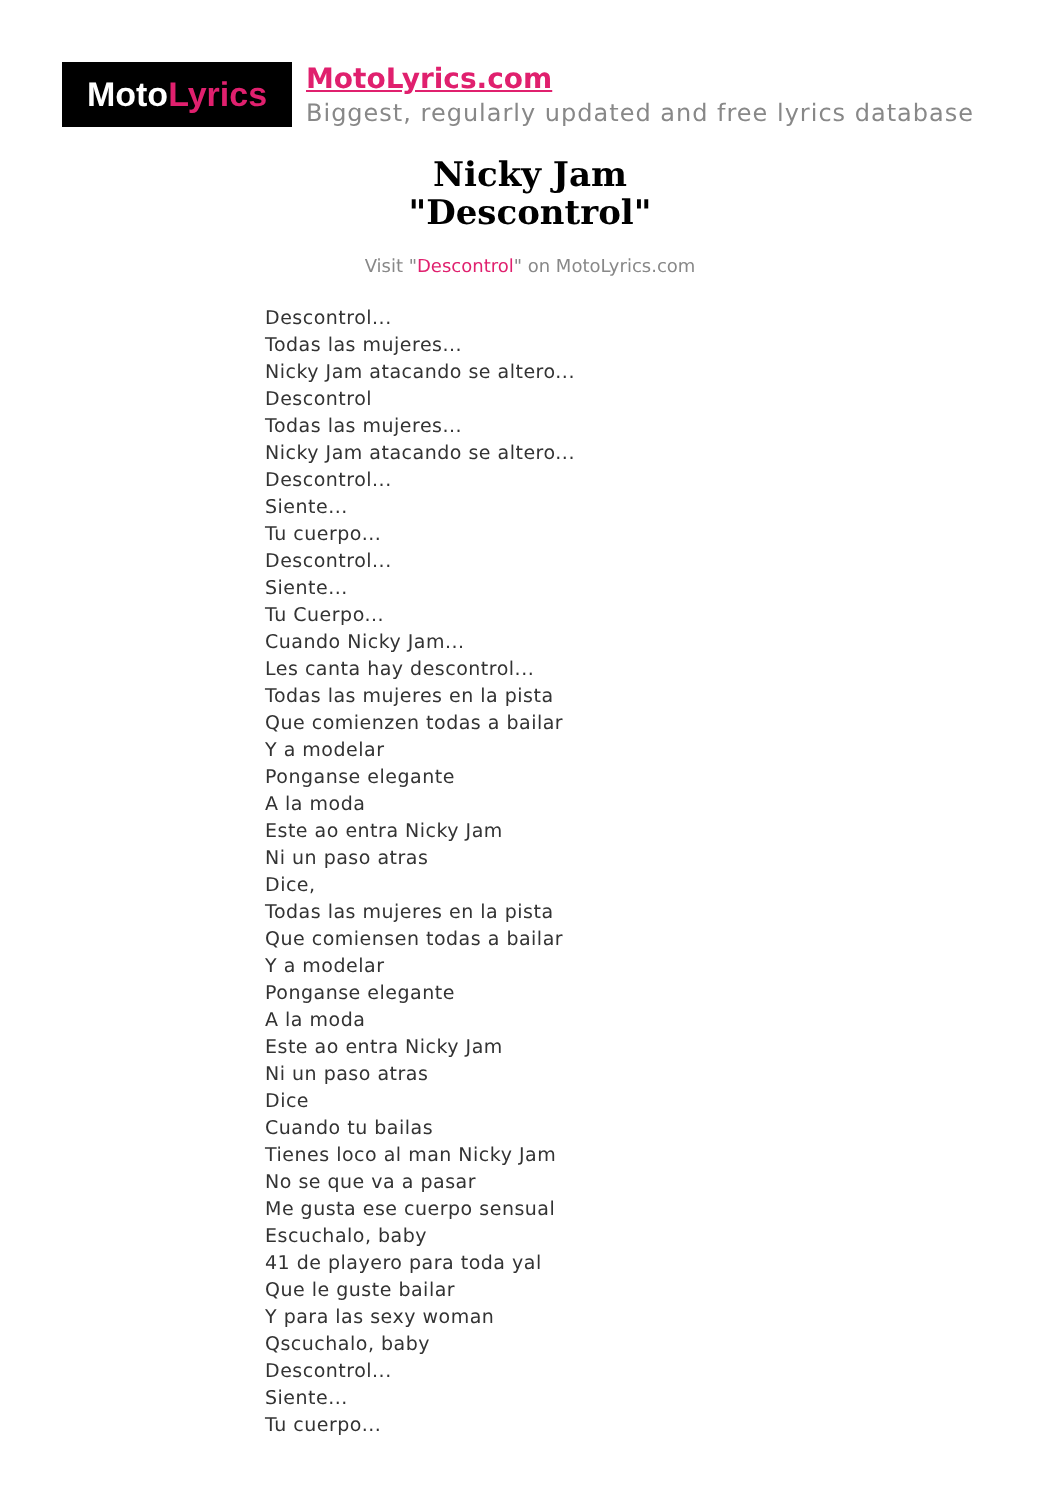Moto Lyrics
MotoLyrics.com
Biggest, regularly updated and free lyrics database
Nicky Jam
"Descontrol"
Visit "Descontrol" on MotoLyrics.com
Descontrol...
Todas las mujeres...
Nicky Jam atacando se altero...
Descontrol
Todas las mujeres...
Nicky Jam atacando se altero...
Descontrol...
Siente...
Tu cuerpo...
Descontrol...
Siente...
Tu Cuerpo...
Cuando Nicky Jam...
Les canta hay descontrol...
Todas las mujeres en la pista
Que comienzen todas a bailar
Y a modelar
Ponganse elegante
A la moda
Este ao entra Nicky Jam
Ni un paso atras
Dice,
Todas las mujeres en la pista
Que comiensen todas a bailar
Y a modelar
Ponganse elegante
A la moda
Este ao entra Nicky Jam
Ni un paso atras
Dice
Cuando tu bailas
Tienes loco al man Nicky Jam
No se que va a pasar
Me gusta ese cuerpo sensual
Escuchalo, baby
41 de playero para toda yal
Que le guste bailar
Y para las sexy woman
Qscuchalo, baby
Descontrol...
Siente...
Tu cuerpo...